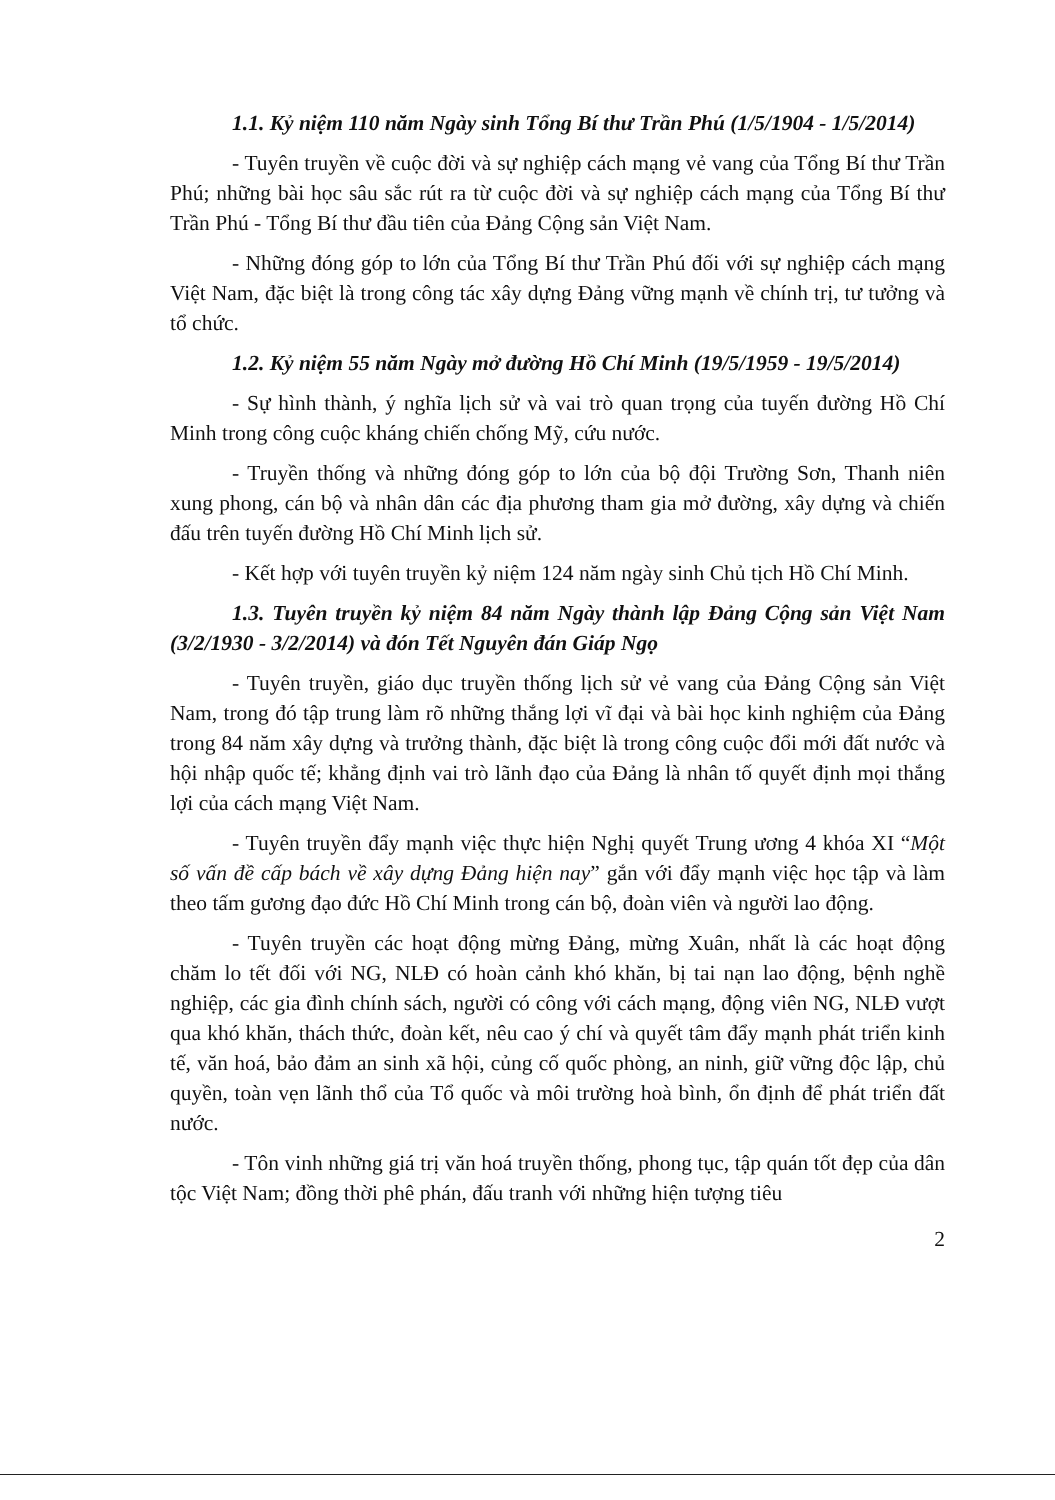1.1. Kỷ niệm 110 năm Ngày sinh Tổng Bí thư Trần Phú (1/5/1904 - 1/5/2014)
- Tuyên truyền về cuộc đời và sự nghiệp cách mạng vẻ vang của Tổng Bí thư Trần Phú; những bài học sâu sắc rút ra từ cuộc đời và sự nghiệp cách mạng của Tổng Bí thư Trần Phú - Tổng Bí thư đầu tiên của Đảng Cộng sản Việt Nam.
- Những đóng góp to lớn của Tổng Bí thư Trần Phú đối với sự nghiệp cách mạng Việt Nam, đặc biệt là trong công tác xây dựng Đảng vững mạnh về chính trị, tư tưởng và tổ chức.
1.2. Kỷ niệm 55 năm Ngày mở đường Hồ Chí Minh (19/5/1959 - 19/5/2014)
- Sự hình thành, ý nghĩa lịch sử và vai trò quan trọng của tuyến đường Hồ Chí Minh trong công cuộc kháng chiến chống Mỹ, cứu nước.
- Truyền thống và những đóng góp to lớn của bộ đội Trường Sơn, Thanh niên xung phong, cán bộ và nhân dân các địa phương tham gia mở đường, xây dựng và chiến đấu trên tuyến đường Hồ Chí Minh lịch sử.
- Kết hợp với tuyên truyền kỷ niệm 124 năm ngày sinh Chủ tịch Hồ Chí Minh.
1.3. Tuyên truyền kỷ niệm 84 năm Ngày thành lập Đảng Cộng sản Việt Nam (3/2/1930 - 3/2/2014) và đón Tết Nguyên đán Giáp Ngọ
- Tuyên truyền, giáo dục truyền thống lịch sử vẻ vang của Đảng Cộng sản Việt Nam, trong đó tập trung làm rõ những thắng lợi vĩ đại và bài học kinh nghiệm của Đảng trong 84 năm xây dựng và trưởng thành, đặc biệt là trong công cuộc đổi mới đất nước và hội nhập quốc tế; khẳng định vai trò lãnh đạo của Đảng là nhân tố quyết định mọi thắng lợi của cách mạng Việt Nam.
- Tuyên truyền đẩy mạnh việc thực hiện Nghị quyết Trung ương 4 khóa XI “Một số vấn đề cấp bách về xây dựng Đảng hiện nay” gắn với đẩy mạnh việc học tập và làm theo tấm gương đạo đức Hồ Chí Minh trong cán bộ, đoàn viên và người lao động.
- Tuyên truyền các hoạt động mừng Đảng, mừng Xuân, nhất là các hoạt động chăm lo tết đối với NG, NLĐ có hoàn cảnh khó khăn, bị tai nạn lao động, bệnh nghề nghiệp, các gia đình chính sách, người có công với cách mạng, động viên NG, NLĐ vượt qua khó khăn, thách thức, đoàn kết, nêu cao ý chí và quyết tâm đẩy mạnh phát triển kinh tế, văn hoá, bảo đảm an sinh xã hội, củng cố quốc phòng, an ninh, giữ vững độc lập, chủ quyền, toàn vẹn lãnh thổ của Tổ quốc và môi trường hoà bình, ổn định để phát triển đất nước.
- Tôn vinh những giá trị văn hoá truyền thống, phong tục, tập quán tốt đẹp của dân tộc Việt Nam; đồng thời phê phán, đấu tranh với những hiện tượng tiêu
2